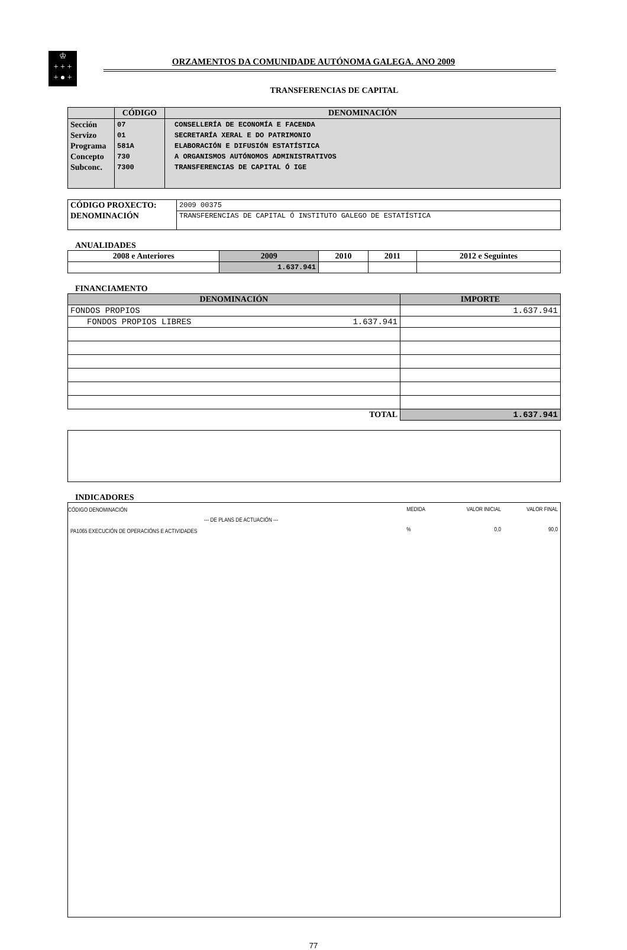♔
+ + +
+ ● +
ORZAMENTOS DA COMUNIDADE AUTÓNOMA GALEGA. ANO 2009
TRANSFERENCIAS DE CAPITAL
| | CÓDIGO | DENOMINACIÓN |
| --- | --- | --- |
| Sección Servizo Programa Concepto Subconc. | 07 01 581A 730 7300 | CONSELLERÍA DE ECONOMÍA E FACENDA SECRETARÍA XERAL E DO PATRIMONIO ELABORACIÓN E DIFUSIÓN ESTATÍSTICA A ORGANISMOS AUTÓNOMOS ADMINISTRATIVOS TRANSFERENCIAS DE CAPITAL Ó IGE |
| CÓDIGO PROXECTO: | 2009 00375 |
| DENOMINACIÓN | TRANSFERENCIAS DE CAPITAL Ó INSTITUTO GALEGO DE ESTATÍSTICA |
ANUALIDADES
| 2008 e Anteriores | 2009 | 2010 | 2011 | 2012 e Seguintes |
| --- | --- | --- | --- | --- |
| | 1.637.941 | | | |
FINANCIAMENTO
| DENOMINACIÓN | IMPORTE |
| --- | --- |
| FONDOS PROPIOS | 1.637.941 |
| FONDOS PROPIOS LIBRES 1.637.941 | |
| TOTAL | 1.637.941 |
INDICADORES
| CÓDIGO DENOMINACIÓN | MEDIDA | VALOR INICIAL | VALOR FINAL |
| --- DE PLANS DE ACTUACIÓN --- | | | |
| PA1065 EXECUCIÓN DE OPERACIÓNS E ACTIVIDADES | % | 0,0 | 90,0 |
77